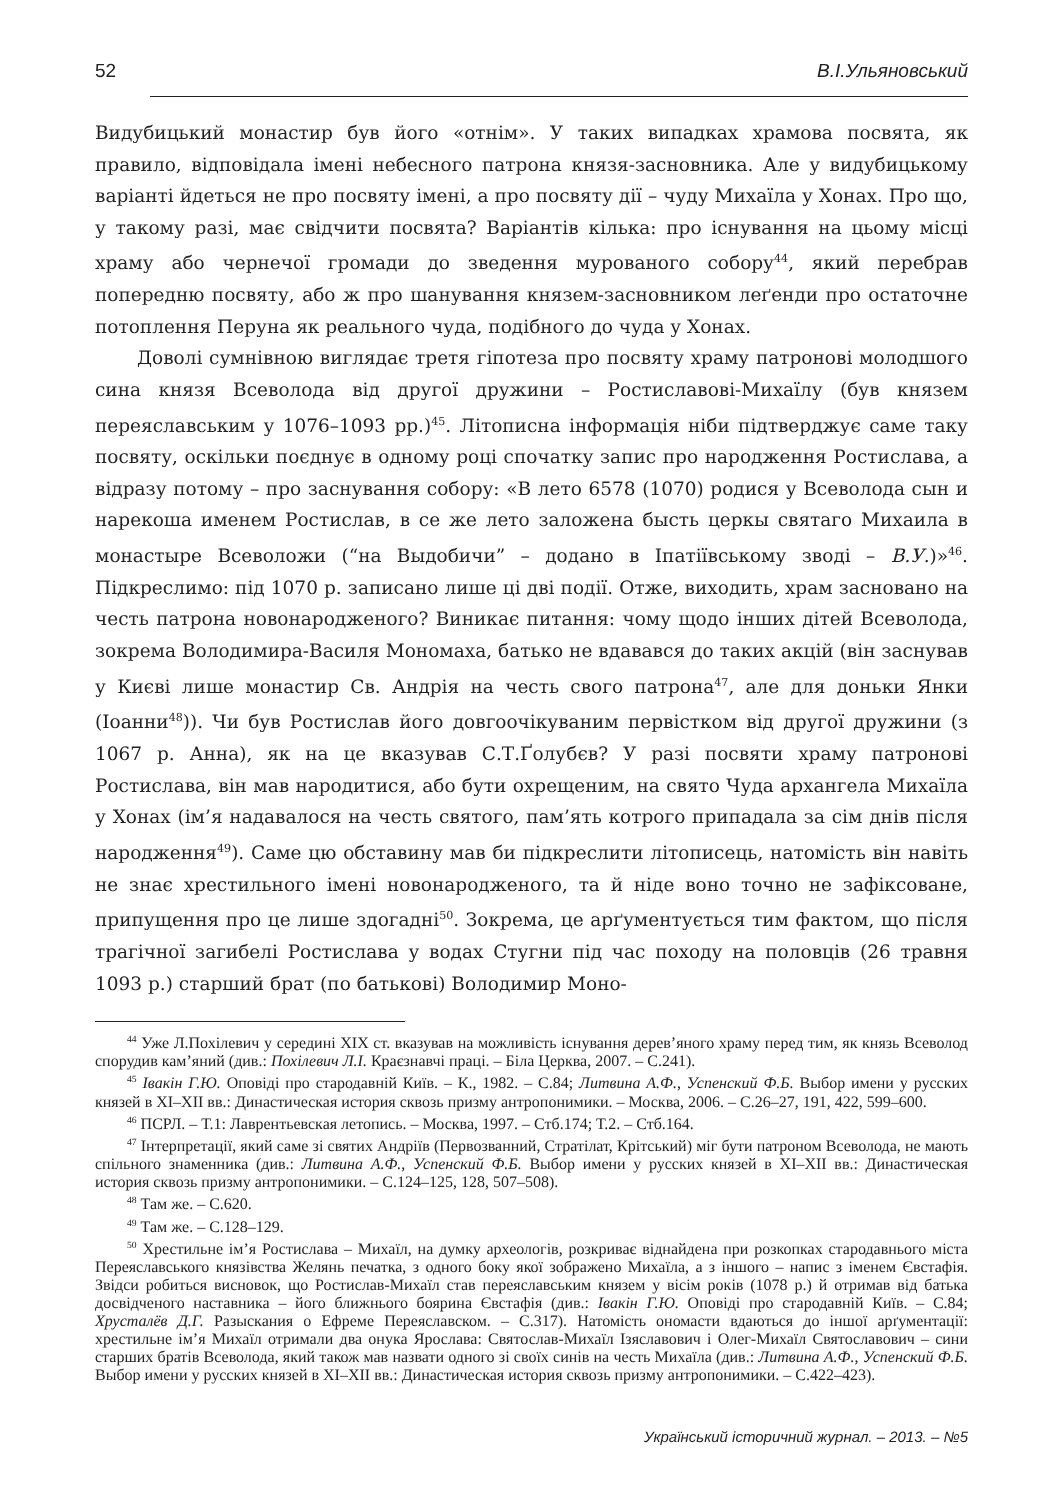52 В.І.Ульяновський
Видубицький монастир був його «отнім». У таких випадках храмова посвята, як правило, відповідала імені небесного патрона князя-засновника. Але у видубицькому варіанті йдеться не про посвяту імені, а про посвяту дії – чуду Михаїла у Хонах. Про що, у такому разі, має свідчити посвята? Варіантів кілька: про існування на цьому місці храму або чернечої громади до зведення мурованого собору<sup>44</sup>, який перебрав попередню посвяту, або ж про шанування князем-засновником леґенди про остаточне потоплення Перуна як реального чуда, подібного до чуда у Хонах.
Доволі сумнівною виглядає третя гіпотеза про посвяту храму патронові молодшого сина князя Всеволода від другої дружини – Ростиславові-Михаїлу (був князем переяславським у 1076–1093 рр.)<sup>45</sup>. Літописна інформація ніби підтверджує саме таку посвяту, оскільки поєднує в одному році спочатку запис про народження Ростислава, а відразу потому – про заснування собору: «В лето 6578 (1070) родися у Всеволода сын и нарекоша именем Ростислав, в се же лето заложена бысть церкы святаго Михаила в монастыре Всеволожи (“на Выдобичи” – додано в Іпатіївському зводі – В.У.)»<sup>46</sup>. Підкреслимо: під 1070 р. записано лише ці дві події. Отже, виходить, храм засновано на честь патрона новонародженого? Виникає питання: чому щодо інших дітей Всеволода, зокрема Володимира-Василя Мономаха, батько не вдавався до таких акцій (він заснував у Києві лише монастир Св. Андрія на честь свого патрона<sup>47</sup>, але для доньки Янки (Іоанни<sup>48</sup>)). Чи був Ростислав його довгоочікуваним первістком від другої дружини (з 1067 р. Анна), як на це вказував С.Т.Ґолубєв? У разі посвяти храму патронові Ростислава, він мав народитися, або бути охрещеним, на свято Чуда архангела Михаїла у Хонах (ім’я надавалося на честь святого, пам’ять котрого припадала за сім днів після народження<sup>49</sup>). Саме цю обставину мав би підкреслити літописець, натомість він навіть не знає хрестильного імені новонародженого, та й ніде воно точно не зафіксоване, припущення про це лише здогадні<sup>50</sup>. Зокрема, це арґументується тим фактом, що після трагічної загибелі Ростислава у водах Стугни під час походу на половців (26 травня 1093 р.) старший брат (по батькові) Володимир Моно-
<sup>44</sup> Уже Л.Похілевич у середині XIX ст. вказував на можливість існування дерев’яного храму перед тим, як князь Всеволод спорудив кам’яний (див.: Похілевич Л.І. Краєзнавчі праці. – Біла Церква, 2007. – С.241).
<sup>45</sup> Івакін Г.Ю. Оповіді про стародавній Київ. – К., 1982. – С.84; Литвина А.Ф., Успенский Ф.Б. Выбор имени у русских князей в XI–XII вв.: Династическая история сквозь призму антропонимики. – Москва, 2006. – С.26–27, 191, 422, 599–600.
<sup>46</sup> ПСРЛ. – Т.1: Лаврентьевская летопись. – Москва, 1997. – Стб.174; Т.2. – Стб.164.
<sup>47</sup> Інтерпретації, який саме зі святих Андріїв (Первозванний, Стратілат, Крітський) міг бути патроном Всеволода, не мають спільного знаменника (див.: Литвина А.Ф., Успенский Ф.Б. Выбор имени у русских князей в XI–XII вв.: Династическая история сквозь призму антропонимики. – С.124–125, 128, 507–508).
<sup>48</sup> Там же. – С.620.
<sup>49</sup> Там же. – С.128–129.
<sup>50</sup> Хрестильне ім’я Ростислава – Михаїл, на думку археологів, розкриває віднайдена при розкопках стародавнього міста Переяславського князівства Желянь печатка, з одного боку якої зображено Михаїла, а з іншого – напис з іменем Євстафія. Звідси робиться висновок, що Ростислав-Михаїл став переяславським князем у вісім років (1078 р.) й отримав від батька досвідченого наставника – його ближнього боярина Євстафія (див.: Івакін Г.Ю. Оповіді про стародавній Київ. – С.84; Хрусталёв Д.Г. Разыскания о Ефреме Переяславском. – С.317). Натомість ономасти вдаються до іншої арґументації: хрестильне ім’я Михаїл отримали два онука Ярослава: Святослав-Михаїл Ізяславович і Олег-Михаїл Святославович – сини старших братів Всеволода, який також мав назвати одного зі своїх синів на честь Михаїла (див.: Литвина А.Ф., Успенский Ф.Б. Выбор имени у русских князей в XI–XII вв.: Династическая история сквозь призму антропонимики. – С.422–423).
Український історичний журнал. – 2013. – №5